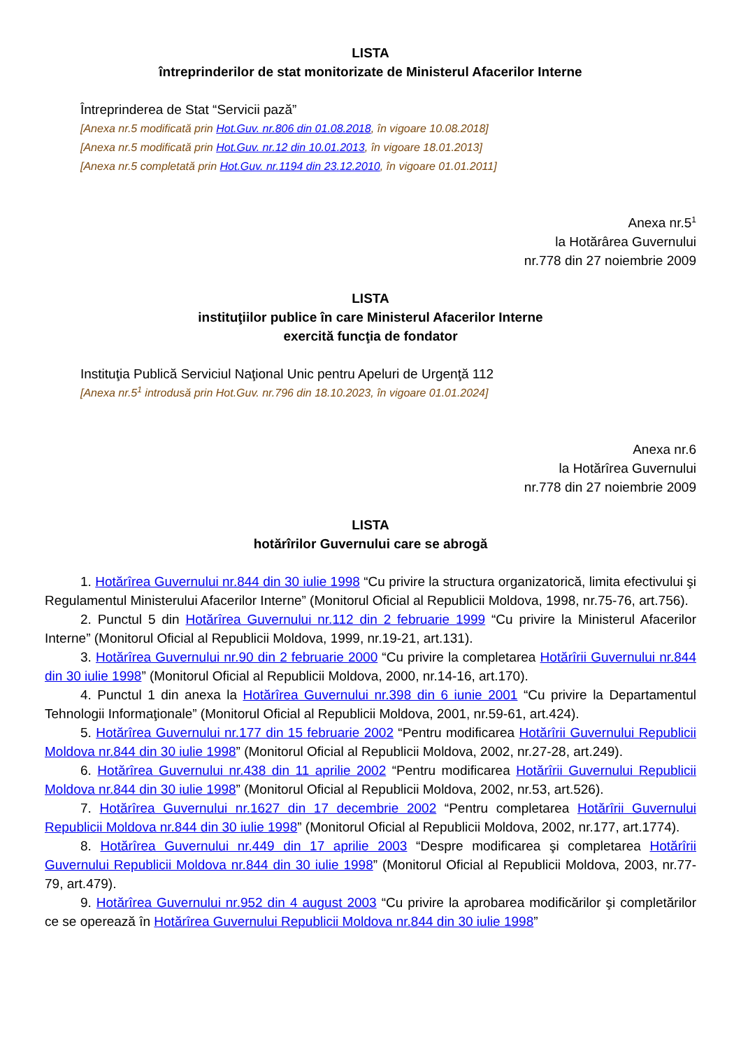LISTA
întreprinderilor de stat monitorizate de Ministerul Afacerilor Interne
Întreprinderea de Stat “Servicii pază”
[Anexa nr.5 modificată prin Hot.Guv. nr.806 din 01.08.2018, în vigoare 10.08.2018]
[Anexa nr.5 modificată prin Hot.Guv. nr.12 din 10.01.2013, în vigoare 18.01.2013]
[Anexa nr.5 completată prin Hot.Guv. nr.1194 din 23.12.2010, în vigoare 01.01.2011]
Anexa nr.5<sup>1</sup>
la Hotărârea Guvernului
nr.778 din 27 noiembrie 2009
LISTA
instituţiilor publice în care Ministerul Afacerilor Interne
exercită funcţia de fondator
Instituţia Publică Serviciul Naţional Unic pentru Apeluri de Urgenţă 112
[Anexa nr.5<sup>1</sup> introdusă prin Hot.Guv. nr.796 din 18.10.2023, în vigoare 01.01.2024]
Anexa nr.6
la Hotărîrea Guvernului
nr.778 din 27 noiembrie 2009
LISTA
hotărîrilor Guvernului care se abrogă
1. Hotărîrea Guvernului nr.844 din 30 iulie 1998 “Cu privire la structura organizatorică, limita efectivului şi Regulamentul Ministerului Afacerilor Interne” (Monitorul Oficial al Republicii Moldova, 1998, nr.75-76, art.756).
2. Punctul 5 din Hotărîrea Guvernului nr.112 din 2 februarie 1999 “Cu privire la Ministerul Afacerilor Interne” (Monitorul Oficial al Republicii Moldova, 1999, nr.19-21, art.131).
3. Hotărîrea Guvernului nr.90 din 2 februarie 2000 “Cu privire la completarea Hotărîrii Guvernului nr.844 din 30 iulie 1998” (Monitorul Oficial al Republicii Moldova, 2000, nr.14-16, art.170).
4. Punctul 1 din anexa la Hotărîrea Guvernului nr.398 din 6 iunie 2001 “Cu privire la Departamentul Tehnologii Informaţionale” (Monitorul Oficial al Republicii Moldova, 2001, nr.59-61, art.424).
5. Hotărîrea Guvernului nr.177 din 15 februarie 2002 “Pentru modificarea Hotărîrii Guvernului Republicii Moldova nr.844 din 30 iulie 1998” (Monitorul Oficial al Republicii Moldova, 2002, nr.27-28, art.249).
6. Hotărîrea Guvernului nr.438 din 11 aprilie 2002 “Pentru modificarea Hotărîrii Guvernului Republicii Moldova nr.844 din 30 iulie 1998” (Monitorul Oficial al Republicii Moldova, 2002, nr.53, art.526).
7. Hotărîrea Guvernului nr.1627 din 17 decembrie 2002 “Pentru completarea Hotărîrii Guvernului Republicii Moldova nr.844 din 30 iulie 1998” (Monitorul Oficial al Republicii Moldova, 2002, nr.177, art.1774).
8. Hotărîrea Guvernului nr.449 din 17 aprilie 2003 “Despre modificarea şi completarea Hotărîrii Guvernului Republicii Moldova nr.844 din 30 iulie 1998” (Monitorul Oficial al Republicii Moldova, 2003, nr.77-79, art.479).
9. Hotărîrea Guvernului nr.952 din 4 august 2003 “Cu privire la aprobarea modificărilor şi completărilor ce se operează în Hotărîrea Guvernului Republicii Moldova nr.844 din 30 iulie 1998”